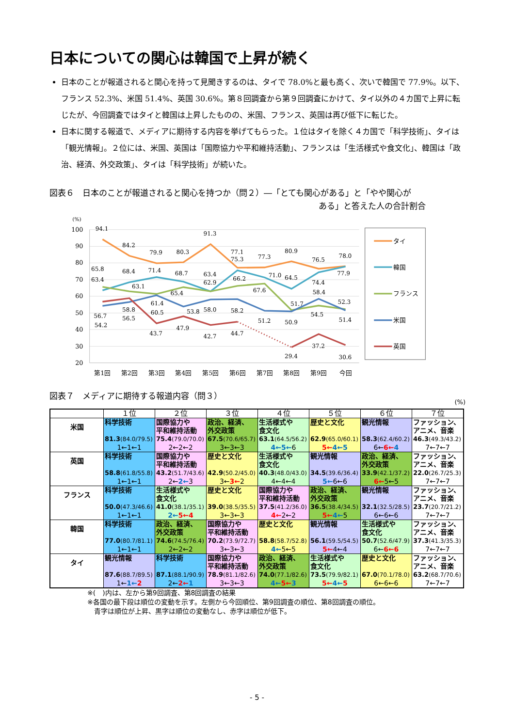日本についての関心は韓国で上昇が続く
日本のことが報道されると関心を持って見聞きするのは、タイで 78.0%と最も高く、次いで韓国で 77.9%。以下、フランス 52.3%、米国 51.4%、英国 30.6%。第８回調査から第９回調査にかけて、タイ以外の４カ国で上昇に転じたが、今回調査ではタイと韓国は上昇したものの、米国、フランス、英国は再び低下に転じた。
日本に関する報道で、メディアに期待する内容を挙げてもらった。１位はタイを除く４カ国で「科学技術」、タイは「観光情報」。２位には、米国、英国は「国際協力や平和維持活動」、フランスは「生活様式や食文化」、韓国は「政治、経済、外交政策」、タイは「科学技術」が続いた。
図表６　日本のことが報道されると関心を持つか（問２）―「とても関心がある」と「やや関心が
ある」と答えた人の合計割合
(%)
100
90
80
70
60
50
40
30
20
第1回
第2回
第3回
第4回
第5回
第6回
第7回
第8回
第9回
今回
94.1
84.2
79.9
80.3
91.3
77.1
75.3
77.3
80.9
76.5
78.0
65.8
63.4
68.4
71.4
68.7
63.4
62.9
66.2
71.0
64.5
74.4
77.9
63.1
65.4
67.6
58.4
61.4
51.7
52.3
58.8
60.5
53.8
58.0
58.2
54.5
56.7
56.5
54.2
51.2
50.9
51.4
43.7
47.9
42.7
44.7
37.2
29.4
30.6
タイ
韓国
フランス
米国
英国
図表７　メディアに期待する報道内容（問３） (%)
| | １位 | ２位 | ３位 | ４位 | ５位 | ６位 | ７位 |
| --- | --- | --- | --- | --- | --- | --- | --- |
| 米国 | 科学技術 81.3 (84.0/79.5) 1←1←1 | 国際協力や 平和維持活動 75.4 (79.0/70.0) 2←2←2 | 政治、経済、 外交政策 67.5 (70.6/65.7) 3←3←3 | 生活様式や 食文化 63.1 (64.5/56.2) 4←5← 6 | 歴史と文化 62.9 (65.0/60.1) 5← 4←5 | 観光情報 58.3 (62.4/60.2) 6← 6← 4 | ファッション、 アニメ、音楽 46.3 (49.3/43.2) 7←7←7 |
| 英国 | 科学技術 58.8 (61.8/55.8) 1←1←1 | 国際協力や 平和維持活動 43.2 (51.7/43.6) 2← 2← 3 | 歴史と文化 42.9 (50.2/45.0) 3← 3← 2 | 生活様式や 食文化 40.3 (48.0/43.0) 4←4←4 | 観光情報 34.5 (39.6/36.4) 5← 6←6 | 政治、経済、 外交政策 33.9 (42.1/37.2) 6← 5←5 | ファッション、 アニメ、音楽 22.0 (26.7/25.3) 7←7←7 |
| フランス | 科学技術 50.0 (47.3/46.6) 1←1←1 | 生活様式や 食文化 41.0 (38.1/35.1) 2← 5←4 | 歴史と文化 39.0 (38.5/35.5) 3←3←3 | 国際協力や 平和維持活動 37.5 (41.2/36.0) 4← 2←2 | 政治、経済、 外交政策 36.5 (38.4/34.5) 5← 4← 5 | 観光情報 32.1 (32.5/28.5) 6←6←6 | ファッション、 アニメ、音楽 23.7 (20.7/21.2) 7←7←7 |
| 韓国 | 科学技術 77.0 (80.7/81.1) 1←1←1 | 政治、経済、 外交政策 74.6 (74.5/76.4) 2←2←2 | 国際協力や 平和維持活動 70.2 (73.9/72.7) 3←3←3 | 歴史と文化 58.8 (58.7/52.8) 4← 5←5 | 観光情報 56.1 (59.5/54.5) 5← 4←4 | 生活様式や 食文化 50.7 (52.6/47.9) 6← 6←6 | ファッション、 アニメ、音楽 37.3 (41.3/35.3) 7←7←7 |
| タイ | 観光情報 87.6 (88.7/89.5) 1← 1← 2 | 科学技術 87.1 (88.1/90.9) 2← 2← 1 | 国際協力や 平和維持活動 78.9 (81.1/82.6) 3←3←3 | 政治、経済、 外交政策 74.0 (77.1/82.6) 4← 5← 3 | 生活様式や 食文化 73.5 (79.9/82.1) 5← 4← 5 | 歴史と文化 67.0 (70.1/78.0) 6←6←6 | ファッション、 アニメ、音楽 63.2 (68.7/70.6) 7←7←7 |
※(　)内は、左から第9回調査、第8回調査の結果
※各国の最下段は順位の変動を示す。左側から今回順位、第9回調査の順位、第8回調査の順位。
　青字は順位が上昇、黒字は順位の変動なし、赤字は順位が低下。
- 5 -